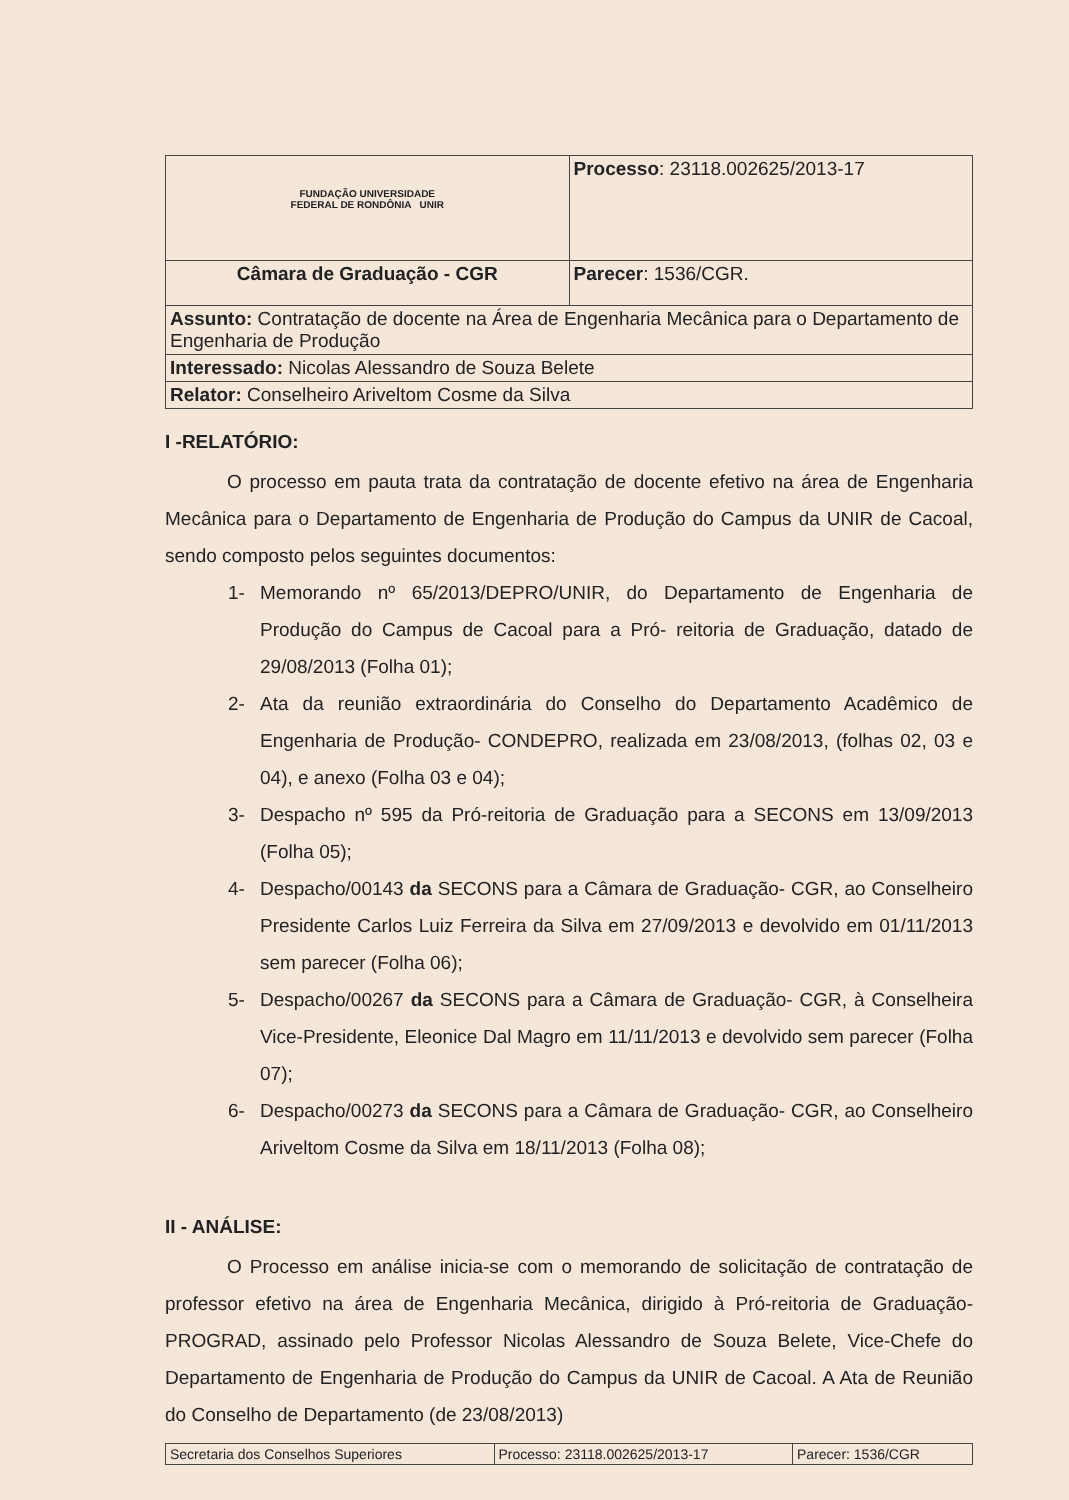| FUNDAÇÃO UNIVERSIDADE FEDERAL DE RONDÔNIA UNIR | Processo : 23118.002625/2013-17 |
| Câmara de Graduação - CGR | Parecer : 1536/CGR. |
| Assunto: Contratação de docente na Área de Engenharia Mecânica para o Departamento de Engenharia de Produção | |
| Interessado: Nicolas Alessandro de Souza Belete | |
| Relator: Conselheiro Ariveltom Cosme da Silva | |
I -RELATÓRIO:
O processo em pauta trata da contratação de docente efetivo na área de Engenharia Mecânica para o Departamento de Engenharia de Produção do Campus da UNIR de Cacoal, sendo composto pelos seguintes documentos:
1- Memorando nº 65/2013/DEPRO/UNIR, do Departamento de Engenharia de Produção do Campus de Cacoal para a Pró- reitoria de Graduação, datado de 29/08/2013 (Folha 01);
2- Ata da reunião extraordinária do Conselho do Departamento Acadêmico de Engenharia de Produção- CONDEPRO, realizada em 23/08/2013, (folhas 02, 03 e 04), e anexo (Folha 03 e 04);
3- Despacho nº 595 da Pró-reitoria de Graduação para a SECONS em 13/09/2013 (Folha 05);
4- Despacho/00143 da SECONS para a Câmara de Graduação- CGR, ao Conselheiro Presidente Carlos Luiz Ferreira da Silva em 27/09/2013 e devolvido em 01/11/2013 sem parecer (Folha 06);
5- Despacho/00267 da SECONS para a Câmara de Graduação- CGR, à Conselheira Vice-Presidente, Eleonice Dal Magro em 11/11/2013 e devolvido sem parecer (Folha 07);
6- Despacho/00273 da SECONS para a Câmara de Graduação- CGR, ao Conselheiro Ariveltom Cosme da Silva em 18/11/2013 (Folha 08);
II - ANÁLISE:
O Processo em análise inicia-se com o memorando de solicitação de contratação de professor efetivo na área de Engenharia Mecânica, dirigido à Pró-reitoria de Graduação- PROGRAD, assinado pelo Professor Nicolas Alessandro de Souza Belete, Vice-Chefe do Departamento de Engenharia de Produção do Campus da UNIR de Cacoal. A Ata de Reunião do Conselho de Departamento (de 23/08/2013)
| Secretaria dos Conselhos Superiores | Processo: 23118.002625/2013-17 | Parecer: 1536/CGR |